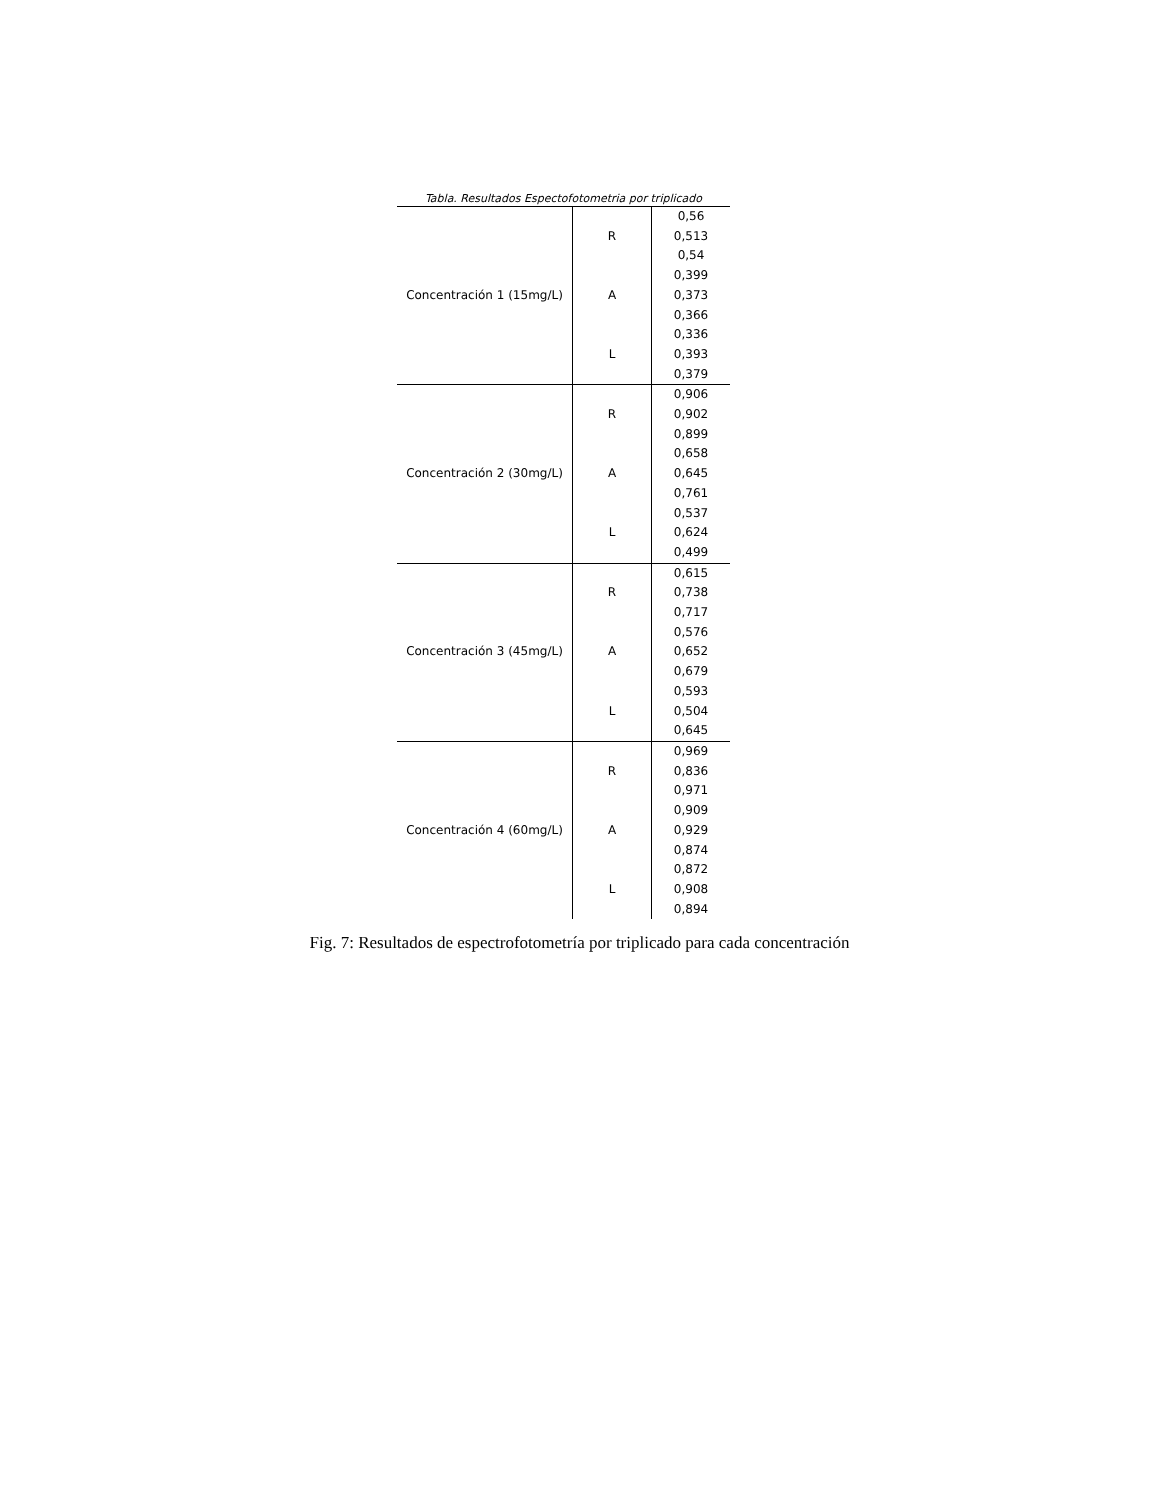Tabla. Resultados Espectofotometria por triplicado
| Concentración 1 (15mg/L) | R | 0,56 |
| | | 0,513 |
| | | 0,54 |
| | A | 0,399 |
| | | 0,373 |
| | | 0,366 |
| | L | 0,336 |
| | | 0,393 |
| | | 0,379 |
| Concentración 2 (30mg/L) | R | 0,906 |
| | | 0,902 |
| | | 0,899 |
| | A | 0,658 |
| | | 0,645 |
| | | 0,761 |
| | L | 0,537 |
| | | 0,624 |
| | | 0,499 |
| Concentración 3 (45mg/L) | R | 0,615 |
| | | 0,738 |
| | | 0,717 |
| | A | 0,576 |
| | | 0,652 |
| | | 0,679 |
| | L | 0,593 |
| | | 0,504 |
| | | 0,645 |
| Concentración 4 (60mg/L) | R | 0,969 |
| | | 0,836 |
| | | 0,971 |
| | A | 0,909 |
| | | 0,929 |
| | | 0,874 |
| | L | 0,872 |
| | | 0,908 |
| | | 0,894 |
Fig. 7: Resultados de espectrofotometría por triplicado para cada concentración